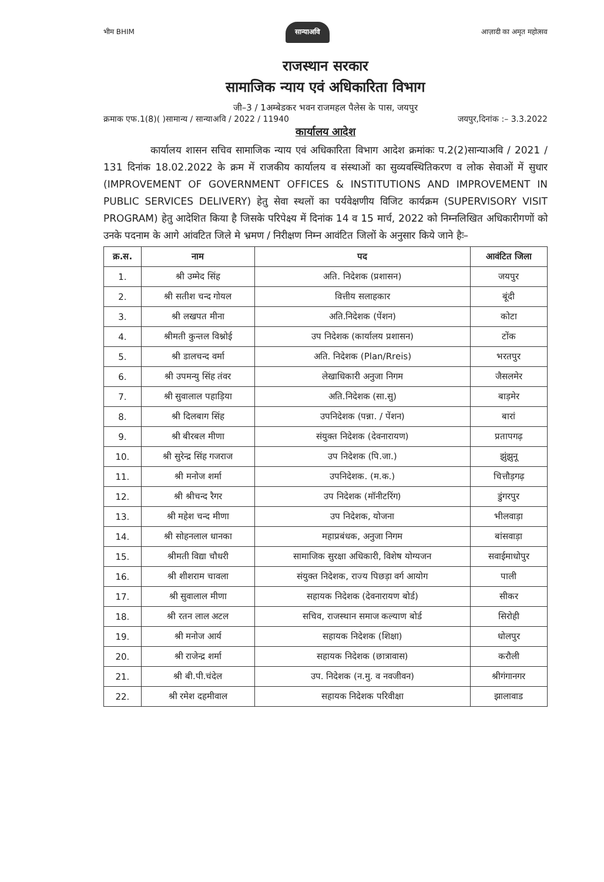भीम BHIM सान्याअवि आज़ादी का अमृत महोत्सव
राजस्थान सरकार
सामाजिक न्याय एवं अधिकारिता विभाग
जी–3 / 1अम्बेडकर भवन राजमहल पैलेस के पास, जयपुर
क्रमाक एफ.1(8)( )सामान्य / सान्याअवि / 2022 / 11940 जयपुर,दिनांक :– 3.3.2022
कार्यालय आदेश
कार्यालय शासन सचिव सामाजिक न्याय एवं अधिकारिता विभाग आदेश क्रमांकः प.2(2)सान्याअवि / 2021 / 131 दिनांक 18.02.2022 के क्रम में राजकीय कार्यालय व संस्थाओं का सुव्यवस्थितिकरण व लोक सेवाओं में सुधार (IMPROVEMENT OF GOVERNMENT OFFICES & INSTITUTIONS AND IMPROVEMENT IN PUBLIC SERVICES DELIVERY) हेतु सेवा स्थलों का पर्यवेक्षणीय विजिट कार्यक्रम (SUPERVISORY VISIT PROGRAM) हेतु आदेशित किया है जिसके परिपेक्ष्य में दिनांक 14 व 15 मार्च, 2022 को निम्नलिखित अधिकारीगणों को उनके पदनाम के आगे आंवटित जिले मे भ्रमण / निरीक्षण निम्न आवंटित जिलों के अनुसार किये जाने हैः–
| क्र.स. | नाम | पद | आवंटित जिला |
| --- | --- | --- | --- |
| 1. | श्री उम्मेद सिंह | अति. निदेशक (प्रशासन) | जयपुर |
| 2. | श्री सतीश चन्द गोयल | वित्तीय सलाहकार | बूंदी |
| 3. | श्री लखपत मीना | अति.निदेशक (पेंशन) | कोटा |
| 4. | श्रीमती कुन्तल विश्नोई | उप निदेशक (कार्यालय प्रशासन) | टोंक |
| 5. | श्री डालचन्द वर्मा | अति. निदेशक (Plan/Rreis) | भरतपुर |
| 6. | श्री उपमन्यु सिंह तंवर | लेखाधिकारी अनुजा निगम | जैसलमेर |
| 7. | श्री सुवालाल पहाड़िया | अति.निदेशक (सा.सु) | बाड़मेर |
| 8. | श्री दिलबाग सिंह | उपनिदेशक (पन्ना. / पेंशन) | बारां |
| 9. | श्री बीरबल मीणा | संयुक्त निदेशक (देवनारायण) | प्रतापगढ़ |
| 10. | श्री सुरेन्द्र सिंह गजराज | उप निदेशक (पि.जा.) | झुंझुनू |
| 11. | श्री मनोज शर्मा | उपनिदेशक. (म.क.) | चित्तौड़गढ़ |
| 12. | श्री श्रीचन्द रैगर | उप निदेशक (मॉनीटरिंग) | डुंगरपुर |
| 13. | श्री महेश चन्द मीणा | उप निदेशक, योजना | भीलवाड़ा |
| 14. | श्री सोहनलाल धानका | महाप्रबंधक, अनुजा निगम | बांसवाड़ा |
| 15. | श्रीमती विद्या चौधरी | सामाजिक सुरक्षा अधिकारी, विशेष योग्यजन | सवाईमाधोपुर |
| 16. | श्री शीशराम चावला | संयुक्त निदेशक, राज्य पिछड़ा वर्ग आयोग | पाली |
| 17. | श्री सुवालाल मीणा | सहायक निदेशक (देवनारायण बोर्ड) | सीकर |
| 18. | श्री रतन लाल अटल | सचिव, राजस्थान समाज कल्याण बोर्ड | सिरोही |
| 19. | श्री मनोज आर्य | सहायक निदेशक (शिक्षा) | धोलपुर |
| 20. | श्री राजेन्द्र शर्मा | सहायक निदेशक (छात्रावास) | करौली |
| 21. | श्री बी.पी.चंदेल | उप. निदेशक (न.मु. व नवजीवन) | श्रीगंगानगर |
| 22. | श्री रमेश दहमीवाल | सहायक निदेशक परिवीक्षा | झालावाड |